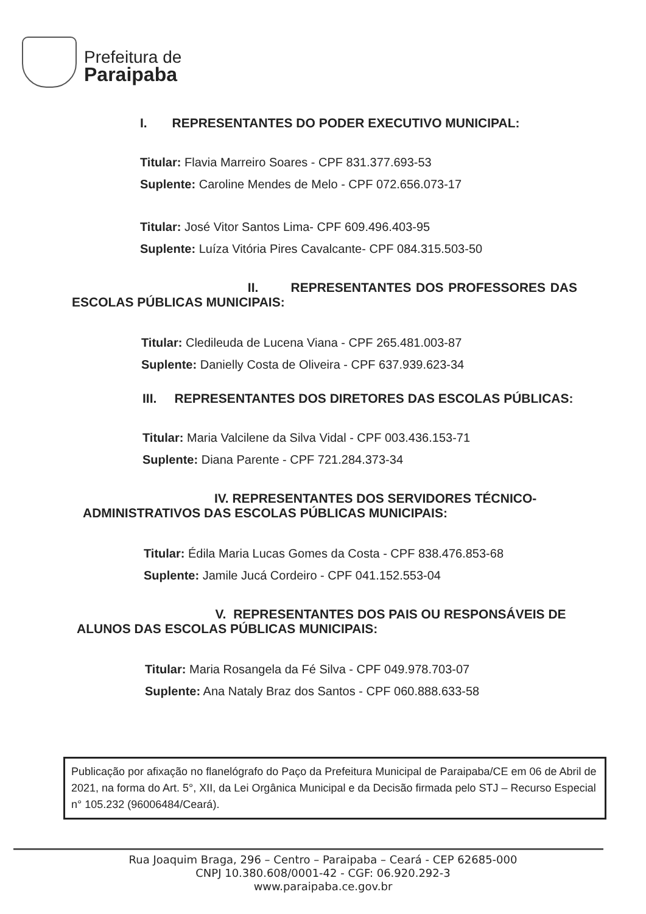Prefeitura de
Paraipaba
I. REPRESENTANTES DO PODER EXECUTIVO MUNICIPAL:
Titular: Flavia Marreiro Soares - CPF 831.377.693-53
Suplente: Caroline Mendes de Melo - CPF 072.656.073-17
Titular: José Vitor Santos Lima- CPF 609.496.403-95
Suplente: Luíza Vitória Pires Cavalcante- CPF 084.315.503-50
II. REPRESENTANTES DOS PROFESSORES DAS ESCOLAS PÚBLICAS MUNICIPAIS:
Titular: Cledileuda de Lucena Viana - CPF 265.481.003-87
Suplente: Danielly Costa de Oliveira - CPF 637.939.623-34
III. REPRESENTANTES DOS DIRETORES DAS ESCOLAS PÚBLICAS:
Titular: Maria Valcilene da Silva Vidal - CPF 003.436.153-71
Suplente: Diana Parente - CPF 721.284.373-34
IV. REPRESENTANTES DOS SERVIDORES TÉCNICO-ADMINISTRATIVOS DAS ESCOLAS PÚBLICAS MUNICIPAIS:
Titular: Édila Maria Lucas Gomes da Costa - CPF 838.476.853-68
Suplente: Jamile Jucá Cordeiro - CPF 041.152.553-04
V. REPRESENTANTES DOS PAIS OU RESPONSÁVEIS DE ALUNOS DAS ESCOLAS PÚBLICAS MUNICIPAIS:
Titular: Maria Rosangela da Fé Silva - CPF 049.978.703-07
Suplente: Ana Nataly Braz dos Santos - CPF 060.888.633-58
Publicação por afixação no flanelógrafo do Paço da Prefeitura Municipal de Paraipaba/CE em 06 de Abril de 2021, na forma do Art. 5°, XII, da Lei Orgânica Municipal e da Decisão firmada pelo STJ – Recurso Especial n° 105.232 (96006484/Ceará).
Rua Joaquim Braga, 296 – Centro – Paraipaba – Ceará - CEP 62685-000
CNPJ 10.380.608/0001-42 - CGF: 06.920.292-3
www.paraipaba.ce.gov.br